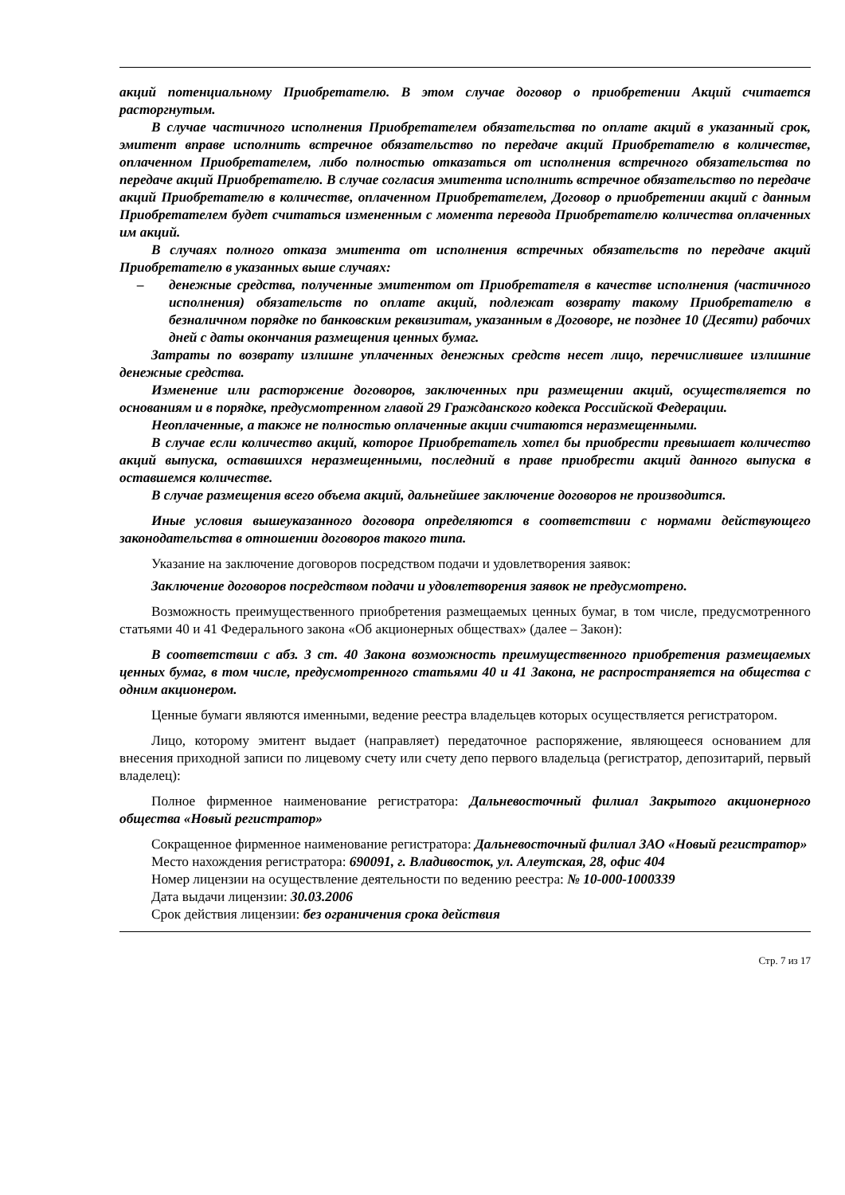акций потенциальному Приобретателю. В этом случае договор о приобретении Акций считается расторгнутым.
В случае частичного исполнения Приобретателем обязательства по оплате акций в указанный срок, эмитент вправе исполнить встречное обязательство по передаче акций Приобретателю в количестве, оплаченном Приобретателем, либо полностью отказаться от исполнения встречного обязательства по передаче акций Приобретателю. В случае согласия эмитента исполнить встречное обязательство по передаче акций Приобретателю в количестве, оплаченном Приобретателем, Договор о приобретении акций с данным Приобретателем будет считаться измененным с момента перевода Приобретателю количества оплаченных им акций.
В случаях полного отказа эмитента от исполнения встречных обязательств по передаче акций Приобретателю в указанных выше случаях:
– денежные средства, полученные эмитентом от Приобретателя в качестве исполнения (частичного исполнения) обязательств по оплате акций, подлежат возврату такому Приобретателю в безналичном порядке по банковским реквизитам, указанным в Договоре, не позднее 10 (Десяти) рабочих дней с даты окончания размещения ценных бумаг.
Затраты по возврату излишне уплаченных денежных средств несет лицо, перечислившее излишние денежные средства.
Изменение или расторжение договоров, заключенных при размещении акций, осуществляется по основаниям и в порядке, предусмотренном главой 29 Гражданского кодекса Российской Федерации.
Неоплаченные, а также не полностью оплаченные акции считаются неразмещенными.
В случае если количество акций, которое Приобретатель хотел бы приобрести превышает количество акций выпуска, оставшихся неразмещенными, последний в праве приобрести акций данного выпуска в оставшемся количестве.
В случае размещения всего объема акций, дальнейшее заключение договоров не производится.
Иные условия вышеуказанного договора определяются в соответствии с нормами действующего законодательства в отношении договоров такого типа.
Указание на заключение договоров посредством подачи и удовлетворения заявок:
Заключение договоров посредством подачи и удовлетворения заявок не предусмотрено.
Возможность преимущественного приобретения размещаемых ценных бумаг, в том числе, предусмотренного статьями 40 и 41 Федерального закона «Об акционерных обществах» (далее – Закон):
В соответствии с абз. 3 ст. 40 Закона возможность преимущественного приобретения размещаемых ценных бумаг, в том числе, предусмотренного статьями 40 и 41 Закона, не распространяется на общества с одним акционером.
Ценные бумаги являются именными, ведение реестра владельцев которых осуществляется регистратором.
Лицо, которому эмитент выдает (направляет) передаточное распоряжение, являющееся основанием для внесения приходной записи по лицевому счету или счету депо первого владельца (регистратор, депозитарий, первый владелец):
Полное фирменное наименование регистратора: Дальневосточный филиал Закрытого акционерного общества «Новый регистратор»
Сокращенное фирменное наименование регистратора: Дальневосточный филиал ЗАО «Новый регистратор»
Место нахождения регистратора: 690091, г. Владивосток, ул. Алеутская, 28, офис 404
Номер лицензии на осуществление деятельности по ведению реестра: № 10-000-1000339
Дата выдачи лицензии: 30.03.2006
Срок действия лицензии: без ограничения срока действия
Стр. 7 из 17